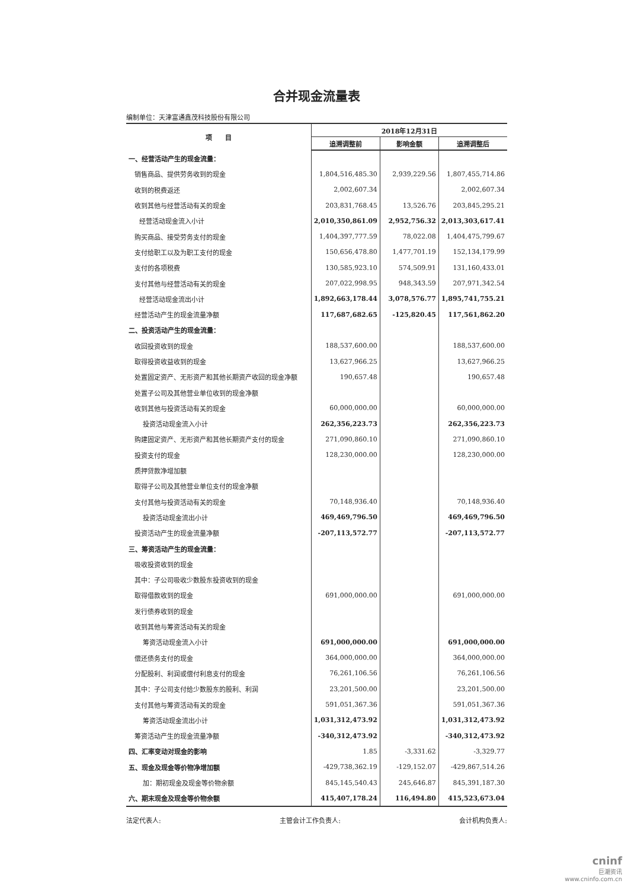合并现金流量表
编制单位：天津富通鑫茂科技股份有限公司
| 项 目 | 2018年12月31日 | | |
| --- | --- | --- | --- |
| | 追溯调整前 | 影响金额 | 追溯调整后 |
| 一、经营活动产生的现金流量： | | | |
| 销售商品、提供劳务收到的现金 | 1,804,516,485.30 | 2,939,229.56 | 1,807,455,714.86 |
| 收到的税费返还 | 2,002,607.34 | | 2,002,607.34 |
| 收到其他与经营活动有关的现金 | 203,831,768.45 | 13,526.76 | 203,845,295.21 |
| 经营活动现金流入小计 | 2,010,350,861.09 | 2,952,756.32 | 2,013,303,617.41 |
| 购买商品、接受劳务支付的现金 | 1,404,397,777.59 | 78,022.08 | 1,404,475,799.67 |
| 支付给职工以及为职工支付的现金 | 150,656,478.80 | 1,477,701.19 | 152,134,179.99 |
| 支付的各项税费 | 130,585,923.10 | 574,509.91 | 131,160,433.01 |
| 支付其他与经营活动有关的现金 | 207,022,998.95 | 948,343.59 | 207,971,342.54 |
| 经营活动现金流出小计 | 1,892,663,178.44 | 3,078,576.77 | 1,895,741,755.21 |
| 经营活动产生的现金流量净额 | 117,687,682.65 | -125,820.45 | 117,561,862.20 |
| 二、投资活动产生的现金流量： | | | |
| 收回投资收到的现金 | 188,537,600.00 | | 188,537,600.00 |
| 取得投资收益收到的现金 | 13,627,966.25 | | 13,627,966.25 |
| 处置固定资产、无形资产和其他长期资产收回的现金净额 | 190,657.48 | | 190,657.48 |
| 处置子公司及其他营业单位收到的现金净额 | | | |
| 收到其他与投资活动有关的现金 | 60,000,000.00 | | 60,000,000.00 |
| 投资活动现金流入小计 | 262,356,223.73 | | 262,356,223.73 |
| 购建固定资产、无形资产和其他长期资产支付的现金 | 271,090,860.10 | | 271,090,860.10 |
| 投资支付的现金 | 128,230,000.00 | | 128,230,000.00 |
| 质押贷款净增加额 | | | |
| 取得子公司及其他营业单位支付的现金净额 | | | |
| 支付其他与投资活动有关的现金 | 70,148,936.40 | | 70,148,936.40 |
| 投资活动现金流出小计 | 469,469,796.50 | | 469,469,796.50 |
| 投资活动产生的现金流量净额 | -207,113,572.77 | | -207,113,572.77 |
| 三、筹资活动产生的现金流量： | | | |
| 吸收投资收到的现金 | | | |
| 其中：子公司吸收少数股东投资收到的现金 | | | |
| 取得借款收到的现金 | 691,000,000.00 | | 691,000,000.00 |
| 发行债券收到的现金 | | | |
| 收到其他与筹资活动有关的现金 | | | |
| 筹资活动现金流入小计 | 691,000,000.00 | | 691,000,000.00 |
| 偿还债务支付的现金 | 364,000,000.00 | | 364,000,000.00 |
| 分配股利、利润或偿付利息支付的现金 | 76,261,106.56 | | 76,261,106.56 |
| 其中：子公司支付给少数股东的股利、利润 | 23,201,500.00 | | 23,201,500.00 |
| 支付其他与筹资活动有关的现金 | 591,051,367.36 | | 591,051,367.36 |
| 筹资活动现金流出小计 | 1,031,312,473.92 | | 1,031,312,473.92 |
| 筹资活动产生的现金流量净额 | -340,312,473.92 | | -340,312,473.92 |
| 四、汇率变动对现金的影响 | 1.85 | -3,331.62 | -3,329.77 |
| 五、现金及现金等价物净增加额 | -429,738,362.19 | -129,152.07 | -429,867,514.26 |
| 加：期初现金及现金等价物余额 | 845,145,540.43 | 245,646.87 | 845,391,187.30 |
| 六、期末现金及现金等价物余额 | 415,407,178.24 | 116,494.80 | 415,523,673.04 |
法定代表人: 主管会计工作负责人: 会计机构负责人:
cninf
巨潮资讯
www.cninfo.com.cn